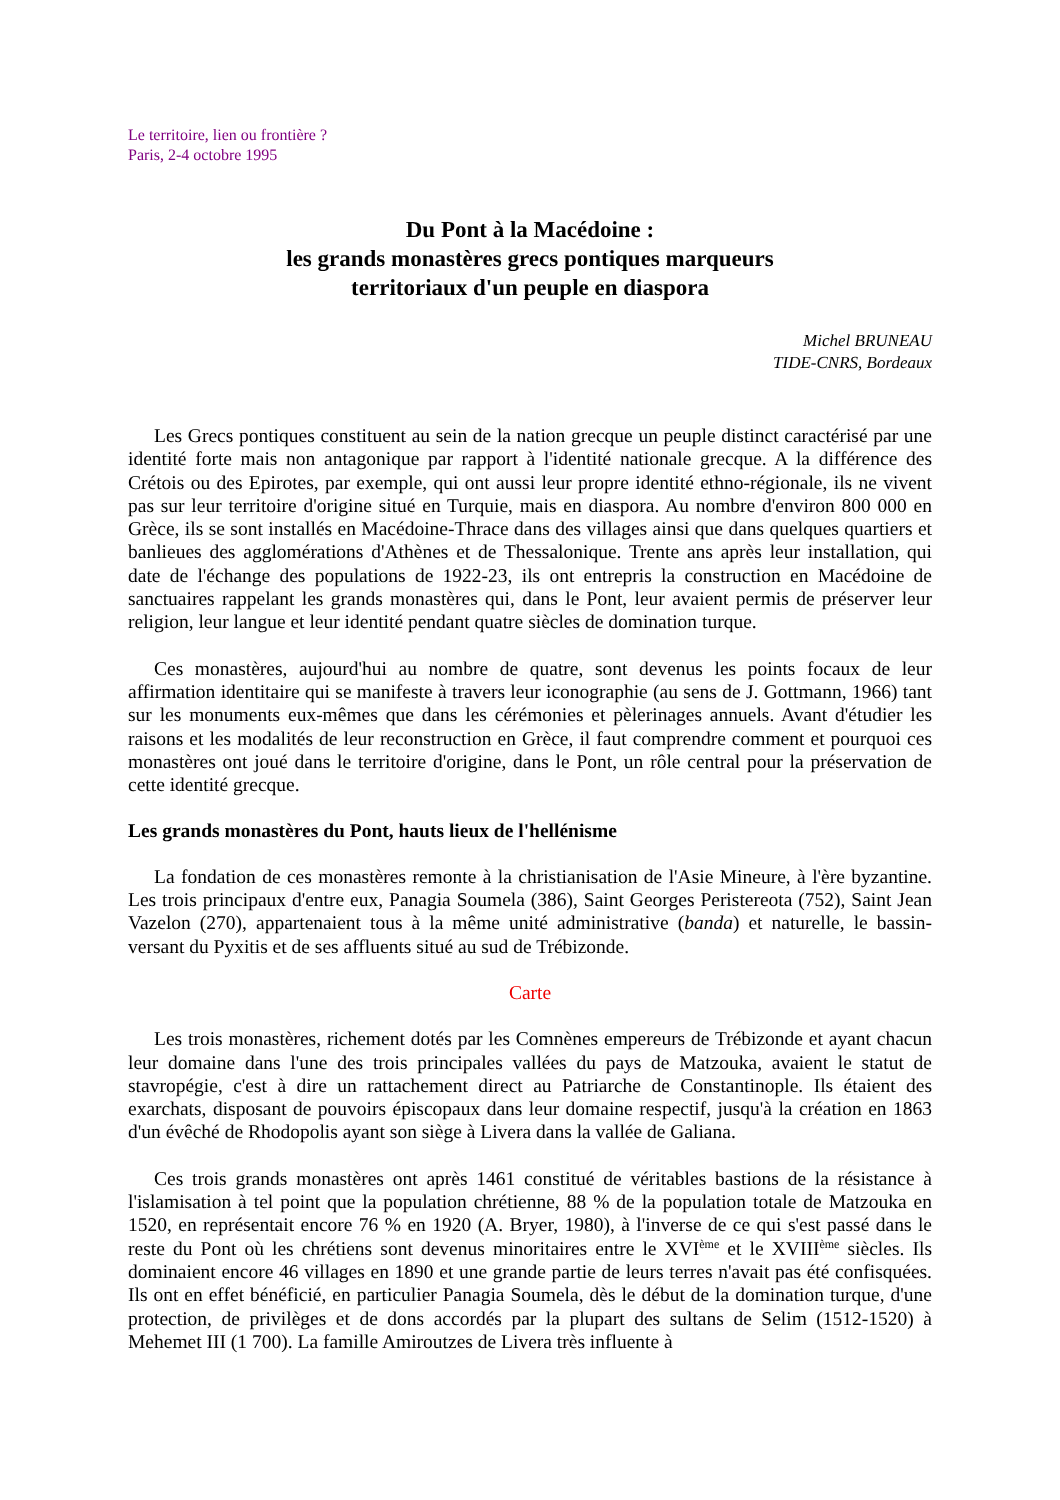Le territoire, lien ou frontière ?
Paris, 2-4 octobre 1995
Du Pont à la Macédoine :
les grands monastères grecs pontiques marqueurs
territoriaux d'un peuple en diaspora
Michel BRUNEAU
TIDE-CNRS, Bordeaux
Les Grecs pontiques constituent au sein de la nation grecque un peuple distinct caractérisé par une identité forte mais non antagonique par rapport à l'identité nationale grecque. A la différence des Crétois ou des Epirotes, par exemple, qui ont aussi leur propre identité ethno-régionale, ils ne vivent pas sur leur territoire d'origine situé en Turquie, mais en diaspora. Au nombre d'environ 800 000 en Grèce, ils se sont installés en Macédoine-Thrace dans des villages ainsi que dans quelques quartiers et banlieues des agglomérations d'Athènes et de Thessalonique. Trente ans après leur installation, qui date de l'échange des populations de 1922-23, ils ont entrepris la construction en Macédoine de sanctuaires rappelant les grands monastères qui, dans le Pont, leur avaient permis de préserver leur religion, leur langue et leur identité pendant quatre siècles de domination turque.
Ces monastères, aujourd'hui au nombre de quatre, sont devenus les points focaux de leur affirmation identitaire qui se manifeste à travers leur iconographie (au sens de J. Gottmann, 1966) tant sur les monuments eux-mêmes que dans les cérémonies et pèlerinages annuels. Avant d'étudier les raisons et les modalités de leur reconstruction en Grèce, il faut comprendre comment et pourquoi ces monastères ont joué dans le territoire d'origine, dans le Pont, un rôle central pour la préservation de cette identité grecque.
Les grands monastères du Pont, hauts lieux de l'hellénisme
La fondation de ces monastères remonte à la christianisation de l'Asie Mineure, à l'ère byzantine. Les trois principaux d'entre eux, Panagia Soumela (386), Saint Georges Peristereota (752), Saint Jean Vazelon (270), appartenaient tous à la même unité administrative (banda) et naturelle, le bassin-versant du Pyxitis et de ses affluents situé au sud de Trébizonde.
Carte
Les trois monastères, richement dotés par les Comnènes empereurs de Trébizonde et ayant chacun leur domaine dans l'une des trois principales vallées du pays de Matzouka, avaient le statut de stavropégie, c'est à dire un rattachement direct au Patriarche de Constantinople. Ils étaient des exarchats, disposant de pouvoirs épiscopaux dans leur domaine respectif, jusqu'à la création en 1863 d'un évêché de Rhodopolis ayant son siège à Livera dans la vallée de Galiana.
Ces trois grands monastères ont après 1461 constitué de véritables bastions de la résistance à l'islamisation à tel point que la population chrétienne, 88 % de la population totale de Matzouka en 1520, en représentait encore 76 % en 1920 (A. Bryer, 1980), à l'inverse de ce qui s'est passé dans le reste du Pont où les chrétiens sont devenus minoritaires entre le XVI<sup>ème</sup> et le XVIII<sup>ème</sup> siècles. Ils dominaient encore 46 villages en 1890 et une grande partie de leurs terres n'avait pas été confisquées. Ils ont en effet bénéficié, en particulier Panagia Soumela, dès le début de la domination turque, d'une protection, de privilèges et de dons accordés par la plupart des sultans de Selim (1512-1520) à Mehemet III (1 700). La famille Amiroutzes de Livera très influente à